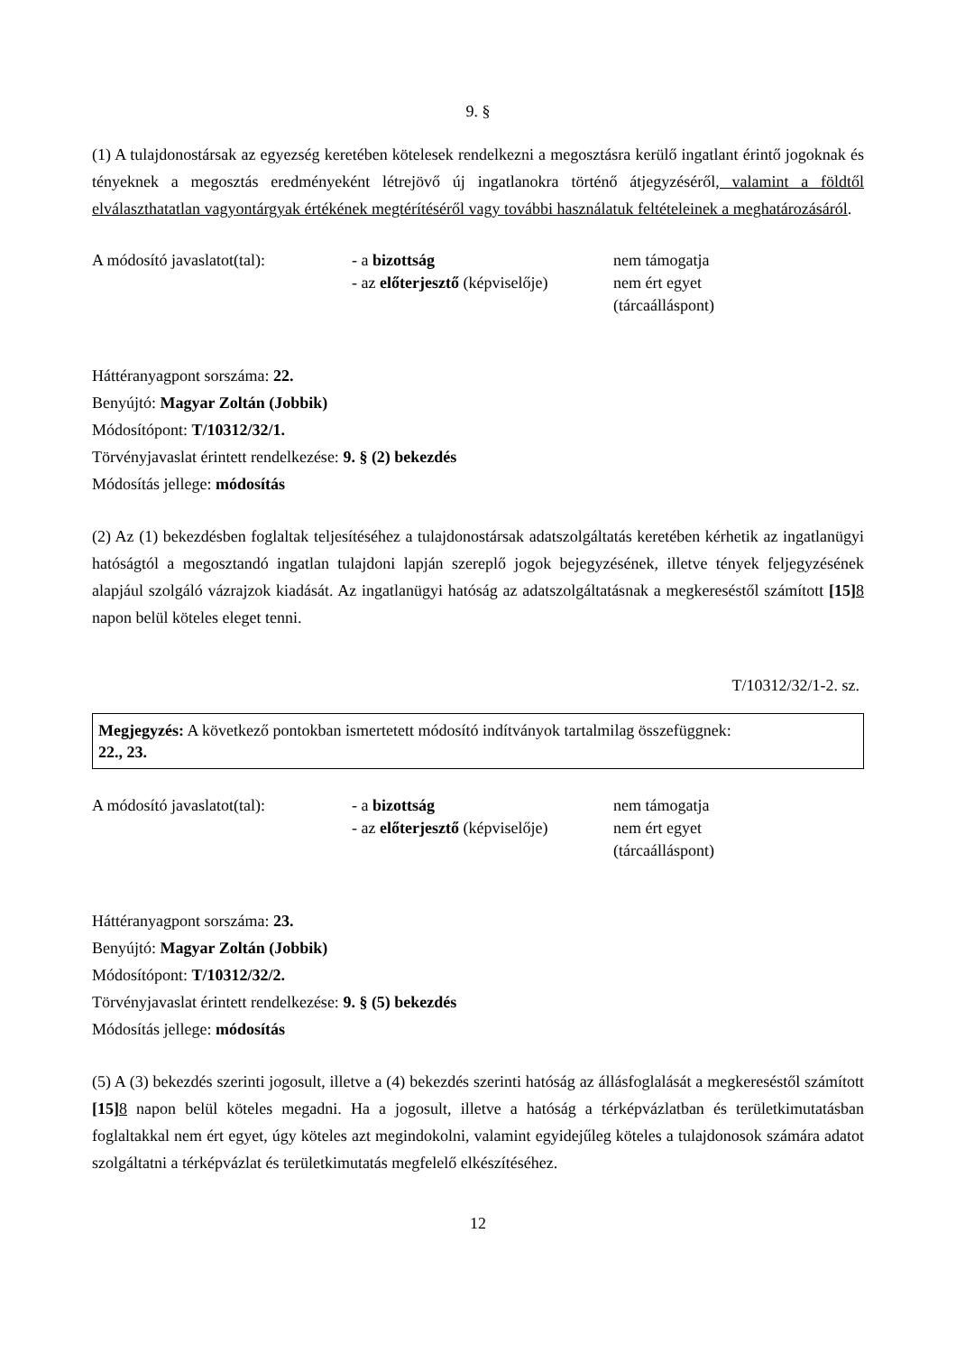9. §
(1) A tulajdonostársak az egyezség keretében kötelesek rendelkezni a megosztásra kerülő ingatlant érintő jogoknak és tényeknek a megosztás eredményeként létrejövő új ingatlanokra történő átjegyzéséről, valamint a földtől elválaszthatatlan vagyontárgyak értékének megtérítéséről vagy további használatuk feltételeinek a meghatározásáról.
A módosító javaslatot(tal):
- a bizottság
nem támogatja
- az előterjesztő (képviselője)
nem ért egyet
(tárcaálláspont)
Háttéranyagpont sorszáma: 22.
Benyújtó: Magyar Zoltán (Jobbik)
Módosítópont: T/10312/32/1.
Törvényjavaslat érintett rendelkezése: 9. § (2) bekezdés
Módosítás jellege: módosítás
(2) Az (1) bekezdésben foglaltak teljesítéséhez a tulajdonostársak adatszolgáltatás keretében kérhetik az ingatlanügyi hatóságtól a megosztandó ingatlan tulajdoni lapján szereplő jogok bejegyzésének, illetve tények feljegyzésének alapjául szolgáló vázrajzok kiadását. Az ingatlanügyi hatóság az adatszolgáltatásnak a megkereséstől számított [15] 8 napon belül köteles eleget tenni.
T/10312/32/1-2. sz.
Megjegyzés: A következő pontokban ismertetett módosító indítványok tartalmilag összefüggnek:
22., 23.
A módosító javaslatot(tal):
- a bizottság
nem támogatja
- az előterjesztő (képviselője)
nem ért egyet
(tárcaálláspont)
Háttéranyagpont sorszáma: 23.
Benyújtó: Magyar Zoltán (Jobbik)
Módosítópont: T/10312/32/2.
Törvényjavaslat érintett rendelkezése: 9. § (5) bekezdés
Módosítás jellege: módosítás
(5) A (3) bekezdés szerinti jogosult, illetve a (4) bekezdés szerinti hatóság az állásfoglalását a megkereséstől számított [15] 8 napon belül köteles megadni. Ha a jogosult, illetve a hatóság a térképvázlatban és területkimutatásban foglaltakkal nem ért egyet, úgy köteles azt megindokolni, valamint egyidejűleg köteles a tulajdonosok számára adatot szolgáltatni a térképvázlat és területkimutatás megfelelő elkészítéséhez.
12